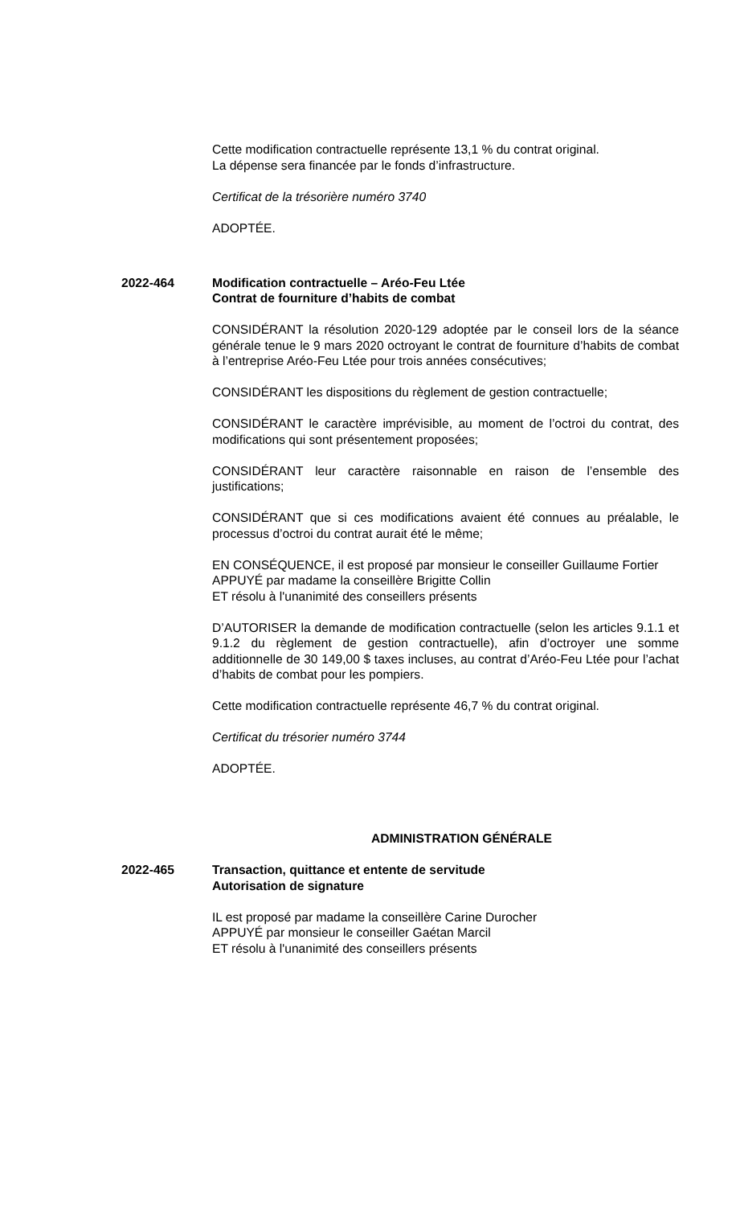Cette modification contractuelle représente 13,1 % du contrat original.
La dépense sera financée par le fonds d’infrastructure.
Certificat de la trésorière numéro 3740
ADOPTÉE.
2022-464 Modification contractuelle – Aréo-Feu Ltée
Contrat de fourniture d’habits de combat
CONSIDÉRANT la résolution 2020-129 adoptée par le conseil lors de la séance générale tenue le 9 mars 2020 octroyant le contrat de fourniture d’habits de combat à l’entreprise Aréo-Feu Ltée pour trois années consécutives;
CONSIDÉRANT les dispositions du règlement de gestion contractuelle;
CONSIDÉRANT le caractère imprévisible, au moment de l’octroi du contrat, des modifications qui sont présentement proposées;
CONSIDÉRANT leur caractère raisonnable en raison de l’ensemble des justifications;
CONSIDÉRANT que si ces modifications avaient été connues au préalable, le processus d’octroi du contrat aurait été le même;
EN CONSÉQUENCE, il est proposé par monsieur le conseiller Guillaume Fortier
APPUYÉ par madame la conseillère Brigitte Collin
ET résolu à l'unanimité des conseillers présents
D’AUTORISER la demande de modification contractuelle (selon les articles 9.1.1 et 9.1.2 du règlement de gestion contractuelle), afin d’octroyer une somme additionnelle de 30 149,00 $ taxes incluses, au contrat d’Aréo-Feu Ltée pour l’achat d’habits de combat pour les pompiers.
Cette modification contractuelle représente 46,7 % du contrat original.
Certificat du trésorier numéro 3744
ADOPTÉE.
ADMINISTRATION GÉNÉRALE
2022-465 Transaction, quittance et entente de servitude
Autorisation de signature
IL est proposé par madame la conseillère Carine Durocher
APPUYÉ par monsieur le conseiller Gaétan Marcil
ET résolu à l'unanimité des conseillers présents